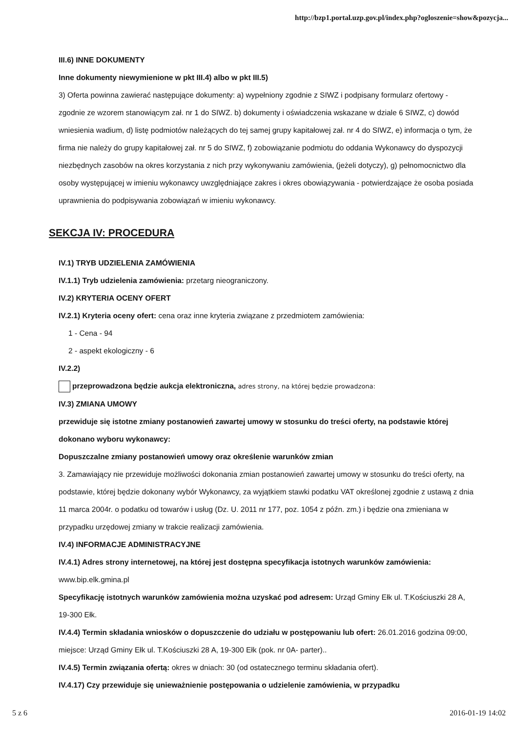http://bzp1.portal.uzp.gov.pl/index.php?ogloszenie=show&pozycja...
III.6) INNE DOKUMENTY
Inne dokumenty niewymienione w pkt III.4) albo w pkt III.5)
3) Oferta powinna zawierać następujące dokumenty: a) wypełniony zgodnie z SIWZ i podpisany formularz ofertowy - zgodnie ze wzorem stanowiącym zał. nr 1 do SIWZ. b) dokumenty i oświadczenia wskazane w dziale 6 SIWZ, c) dowód wniesienia wadium, d) listę podmiotów należących do tej samej grupy kapitałowej zał. nr 4 do SIWZ, e) informacja o tym, że firma nie należy do grupy kapitałowej zał. nr 5 do SIWZ, f) zobowiązanie podmiotu do oddania Wykonawcy do dyspozycji niezbędnych zasobów na okres korzystania z nich przy wykonywaniu zamówienia, (jeżeli dotyczy), g) pełnomocnictwo dla osoby występującej w imieniu wykonawcy uwzględniające zakres i okres obowiązywania - potwierdzające że osoba posiada uprawnienia do podpisywania zobowiązań w imieniu wykonawcy.
SEKCJA IV: PROCEDURA
IV.1) TRYB UDZIELENIA ZAMÓWIENIA
IV.1.1) Tryb udzielenia zamówienia: przetarg nieograniczony.
IV.2) KRYTERIA OCENY OFERT
IV.2.1) Kryteria oceny ofert: cena oraz inne kryteria związane z przedmiotem zamówienia:
1 - Cena - 94
2 - aspekt ekologiczny - 6
IV.2.2)
przeprowadzona będzie aukcja elektroniczna, adres strony, na której będzie prowadzona:
IV.3) ZMIANA UMOWY
przewiduje się istotne zmiany postanowień zawartej umowy w stosunku do treści oferty, na podstawie której dokonano wyboru wykonawcy:
Dopuszczalne zmiany postanowień umowy oraz określenie warunków zmian
3. Zamawiający nie przewiduje możliwości dokonania zmian postanowień zawartej umowy w stosunku do treści oferty, na podstawie, której będzie dokonany wybór Wykonawcy, za wyjątkiem stawki podatku VAT określonej zgodnie z ustawą z dnia 11 marca 2004r. o podatku od towarów i usług (Dz. U. 2011 nr 177, poz. 1054 z późn. zm.) i będzie ona zmieniana w przypadku urzędowej zmiany w trakcie realizacji zamówienia.
IV.4) INFORMACJE ADMINISTRACYJNE
IV.4.1) Adres strony internetowej, na której jest dostępna specyfikacja istotnych warunków zamówienia: www.bip.elk.gmina.pl
Specyfikację istotnych warunków zamówienia można uzyskać pod adresem: Urząd Gminy Ełk ul. T.Kościuszki 28 A, 19-300 Ełk.
IV.4.4) Termin składania wniosków o dopuszczenie do udziału w postępowaniu lub ofert: 26.01.2016 godzina 09:00, miejsce: Urząd Gminy Ełk ul. T.Kościuszki 28 A, 19-300 Ełk (pok. nr 0A- parter)..
IV.4.5) Termin związania ofertą: okres w dniach: 30 (od ostatecznego terminu składania ofert).
IV.4.17) Czy przewiduje się unieważnienie postępowania o udzielenie zamówienia, w przypadku
5 z 6 2016-01-19 14:02